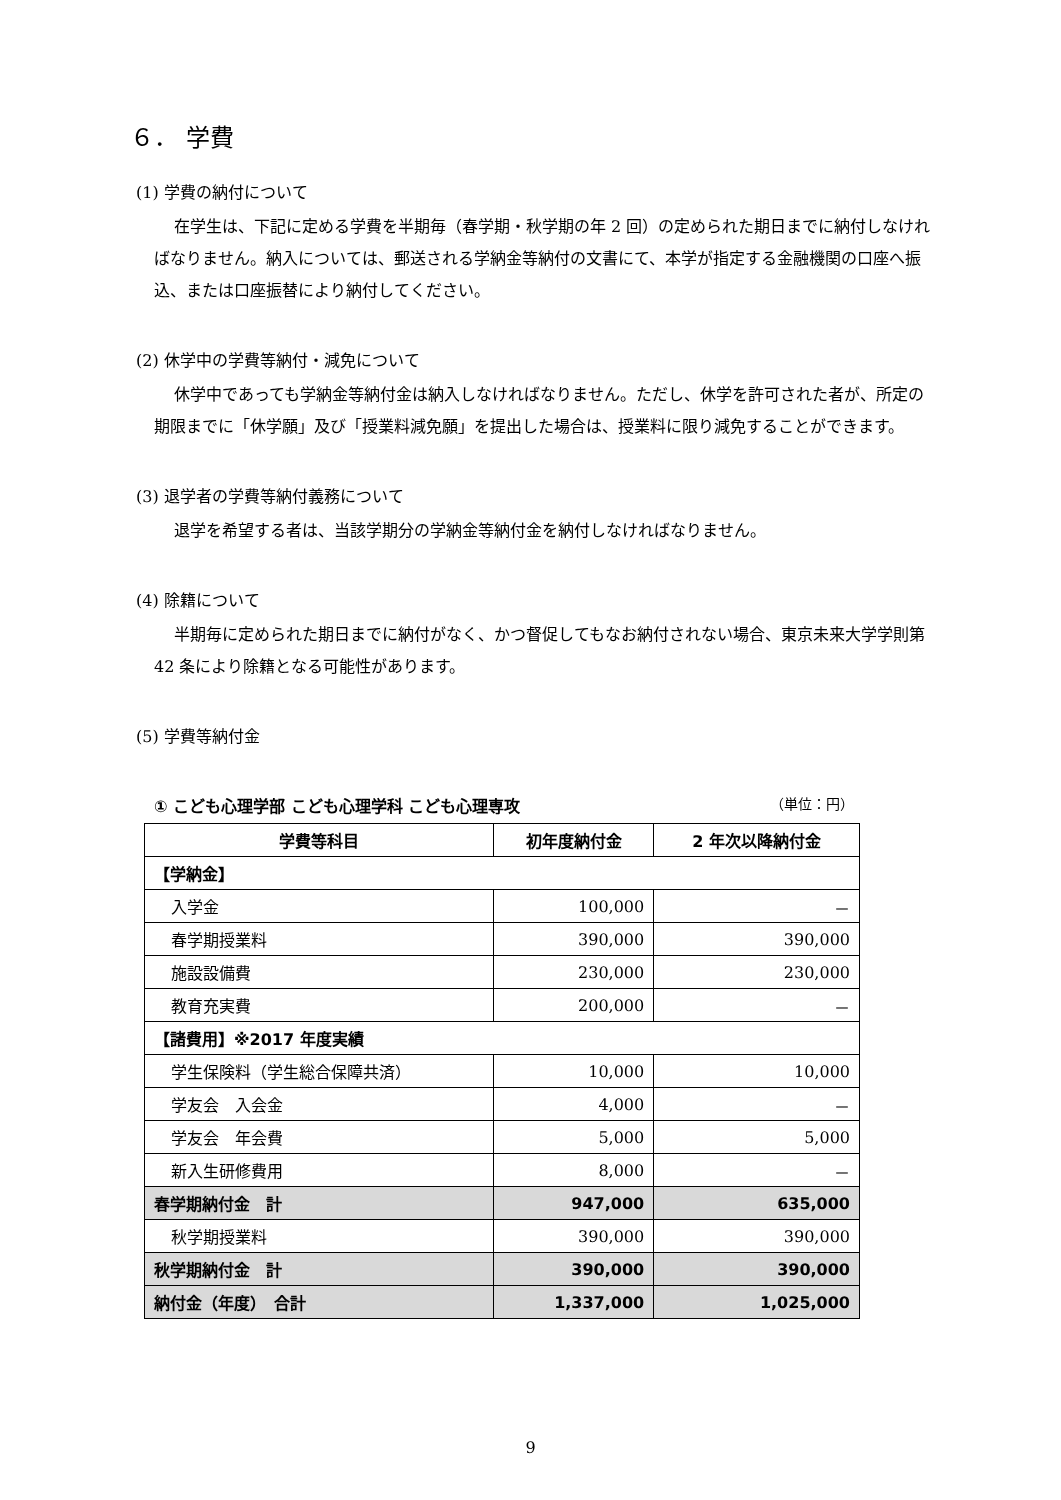６． 学費
(1) 学費の納付について
在学生は、下記に定める学費を半期毎（春学期・秋学期の年 2 回）の定められた期日までに納付しなければなりません。納入については、郵送される学納金等納付の文書にて、本学が指定する金融機関の口座へ振込、または口座振替により納付してください。
(2) 休学中の学費等納付・減免について
休学中であっても学納金等納付金は納入しなければなりません。ただし、休学を許可された者が、所定の期限までに「休学願」及び「授業料減免願」を提出した場合は、授業料に限り減免することができます。
(3) 退学者の学費等納付義務について
退学を希望する者は、当該学期分の学納金等納付金を納付しなければなりません。
(4) 除籍について
半期毎に定められた期日までに納付がなく、かつ督促してもなお納付されない場合、東京未来大学学則第 42 条により除籍となる可能性があります。
(5) 学費等納付金
① こども心理学部 こども心理学科 こども心理専攻 （単位：円）
| 学費等科目 | 初年度納付金 | 2 年次以降納付金 |
| --- | --- | --- |
| 【学納金】 | | |
| 入学金 | 100,000 | － |
| 春学期授業料 | 390,000 | 390,000 |
| 施設設備費 | 230,000 | 230,000 |
| 教育充実費 | 200,000 | － |
| 【諸費用】※2017 年度実績 | | |
| 学生保険料（学生総合保障共済） | 10,000 | 10,000 |
| 学友会 入会金 | 4,000 | － |
| 学友会 年会費 | 5,000 | 5,000 |
| 新入生研修費用 | 8,000 | － |
| 春学期納付金 計 | 947,000 | 635,000 |
| 秋学期授業料 | 390,000 | 390,000 |
| 秋学期納付金 計 | 390,000 | 390,000 |
| 納付金（年度） 合計 | 1,337,000 | 1,025,000 |
9